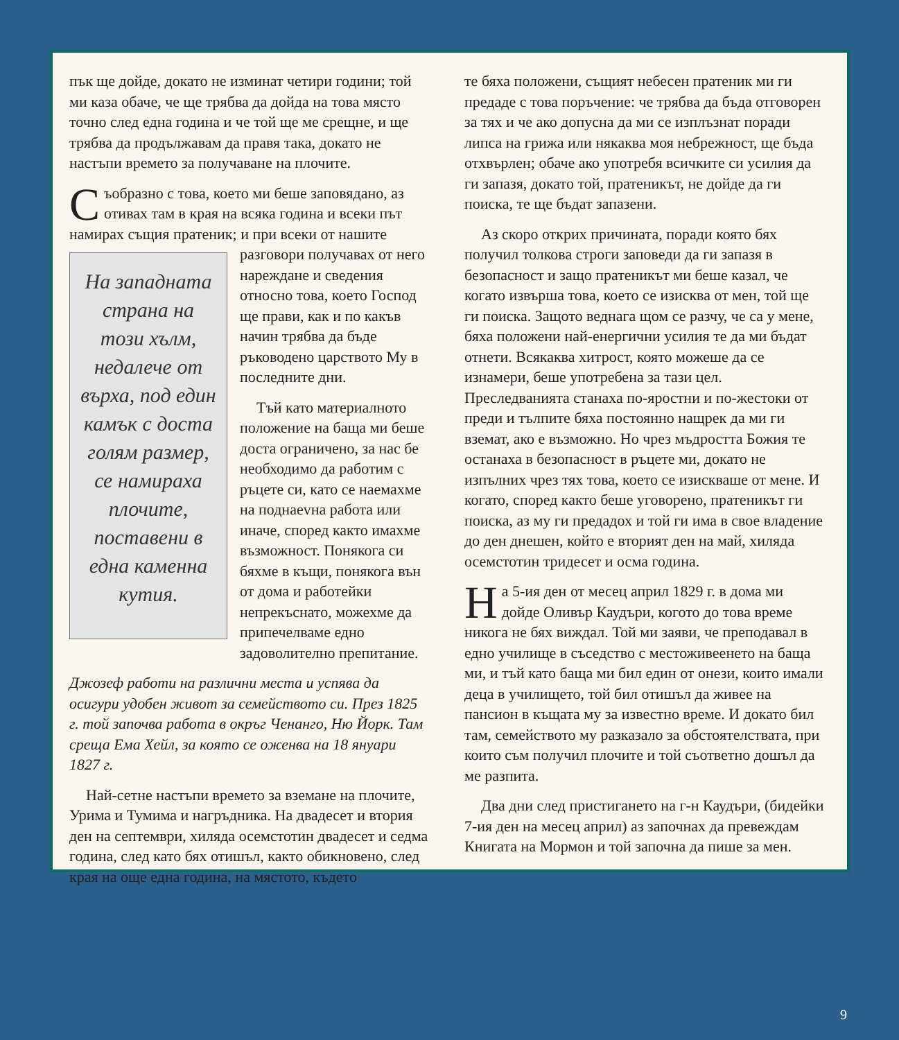пък ще дойде, докато не изминат четири години; той ми каза обаче, че ще трябва да дойда на това място точно след една година и че той ще ме срещне, и ще трябва да продължавам да правя така, докато не настъпи времето за получаване на плочите.
Съобразно с това, което ми беше заповядано, аз отивах там в края на всяка година и всеки път намирах същия пратеник; и при всеки На западната страна на този хълм, недалече от върха, под един камък с доста голям размер, се намираха плочите, поставени в една каменна кутия. от нашите разговори получавах от него нареждане и сведения относно това, което Господ ще прави, как и по какъв начин трябва да бъде ръководено царството Му в последните дни.
Тъй като материалното положение на баща ми беше доста ограничено, за нас бе необходимо да работим с ръцете си, като се наемахме на поднaevна работа или иначе, според както имахме възможност. Понякога си бяхме в къщи, понякога вън от дома и работейки непрекъснато, можехме да припечелваме едно задоволително препитание.
Джозеф работи на различни места и успява да осигури удобен живот за семейството си. През 1825 г. той започва работа в окръг Ченанго, Ню Йорк. Там среща Ема Хейл, за която се оженва на 18 януари 1827 г.
Най-сетне настъпи времето за вземане на плочите, Урима и Тумима и нагръдника. На двадесет и втория ден на септември, хиляда осемстотин двадесет и седма година, след като бях отишъл, както обикновено, след края на още една година, на мястото, където
те бяха положени, същият небесен пратеник ми ги предаде с това поръчение: че трябва да бъда отговорен за тях и че ако допусна да ми се изплъзнат поради липса на грижа или някаква моя небрежност, ще бъда отхвърлен; обаче ако употребя всичките си усилия да ги запазя, докато той, пратеникът, не дойде да ги поиска, те ще бъдат запазени.
Аз скоро открих причината, поради която бях получил толкова строги заповеди да ги запазя в безопасност и защо пратеникът ми беше казал, че когато извърша това, което се изисква от мен, той ще ги поиска. Защото веднага щом се разчу, че са у мене, бяха положени най-енергични усилия те да ми бъдат отнети. Всякаква хитрост, която можеше да се изнамери, беше употребена за тази цел. Преследванията станаха по-яростни и по-жестоки от преди и тълпите бяха постоянно нащрек да ми ги вземат, ако е възможно. Но чрез мъдростта Божия те останаха в безопасност в ръцете ми, докато не изпълних чрез тях това, което се изискваше от мене. И когато, според както беше уговорено, пратеникът ги поиска, аз му ги предадох и той ги има в свое владение до ден днешен, който е вторият ден на май, хиляда осемстотин тридесет и осма година.
На 5-ия ден от месец април 1829 г. в дома ми дойде Оливър Каудъри, когото до това време никога не бях виждал. Той ми заяви, че преподавал в едно училище в съседство с местоживеенето на баща ми, и тъй като баща ми бил един от онези, които имали деца в училището, той бил отишъл да живее на пансион в къщата му за известно време. И докато бил там, семейството му разказало за обстоятелствата, при които съм получил плочите и той съответно дошъл да ме разпита.
Два дни след пристигането на г-н Каудъри, (бидейки 7-ия ден на месец април) аз започнах да превеждам Книгата на Мормон и той започна да пише за мен.
9